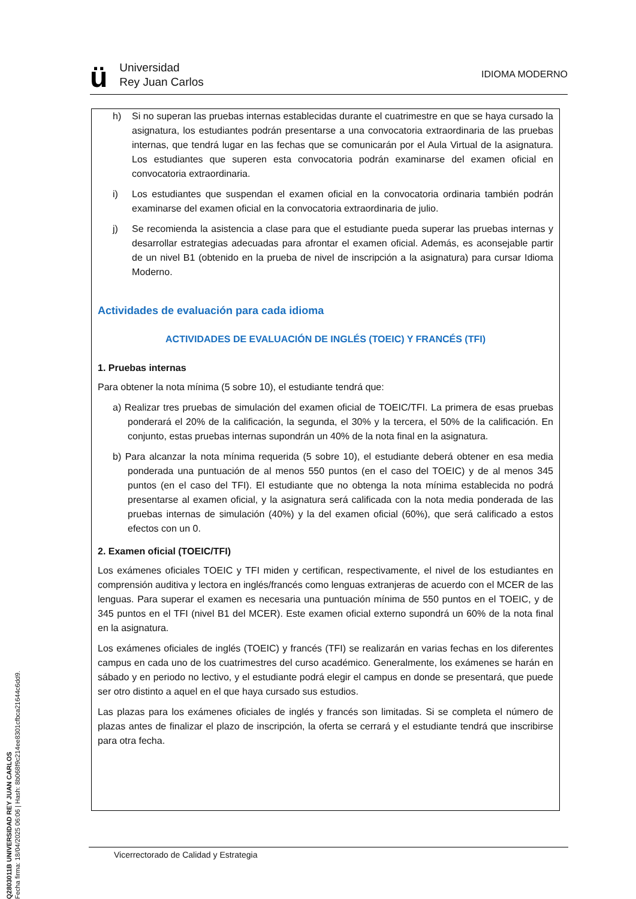ü
Universidad
Rey Juan Carlos
IDIOMA MODERNO
Q2803011B UNIVERSIDAD REY JUAN CARLOS
Fecha firma: 18/04/2025 06:06 | Hash: 8b068f9c214ee8301cfbca21644c6dd9.
h) Si no superan las pruebas internas establecidas durante el cuatrimestre en que se haya cursado la asignatura, los estudiantes podrán presentarse a una convocatoria extraordinaria de las pruebas internas, que tendrá lugar en las fechas que se comunicarán por el Aula Virtual de la asignatura. Los estudiantes que superen esta convocatoria podrán examinarse del examen oficial en convocatoria extraordinaria.
i) Los estudiantes que suspendan el examen oficial en la convocatoria ordinaria también podrán examinarse del examen oficial en la convocatoria extraordinaria de julio.
j) Se recomienda la asistencia a clase para que el estudiante pueda superar las pruebas internas y desarrollar estrategias adecuadas para afrontar el examen oficial. Además, es aconsejable partir de un nivel B1 (obtenido en la prueba de nivel de inscripción a la asignatura) para cursar Idioma Moderno.
Actividades de evaluación para cada idioma
ACTIVIDADES DE EVALUACIÓN DE INGLÉS (TOEIC) Y FRANCÉS (TFI)
1. Pruebas internas
Para obtener la nota mínima (5 sobre 10), el estudiante tendrá que:
a) Realizar tres pruebas de simulación del examen oficial de TOEIC/TFI. La primera de esas pruebas ponderará el 20% de la calificación, la segunda, el 30% y la tercera, el 50% de la calificación. En conjunto, estas pruebas internas supondrán un 40% de la nota final en la asignatura.
b) Para alcanzar la nota mínima requerida (5 sobre 10), el estudiante deberá obtener en esa media ponderada una puntuación de al menos 550 puntos (en el caso del TOEIC) y de al menos 345 puntos (en el caso del TFI). El estudiante que no obtenga la nota mínima establecida no podrá presentarse al examen oficial, y la asignatura será calificada con la nota media ponderada de las pruebas internas de simulación (40%) y la del examen oficial (60%), que será calificado a estos efectos con un 0.
2. Examen oficial (TOEIC/TFI)
Los exámenes oficiales TOEIC y TFI miden y certifican, respectivamente, el nivel de los estudiantes en comprensión auditiva y lectora en inglés/francés como lenguas extranjeras de acuerdo con el MCER de las lenguas. Para superar el examen es necesaria una puntuación mínima de 550 puntos en el TOEIC, y de 345 puntos en el TFI (nivel B1 del MCER). Este examen oficial externo supondrá un 60% de la nota final en la asignatura.
Los exámenes oficiales de inglés (TOEIC) y francés (TFI) se realizarán en varias fechas en los diferentes campus en cada uno de los cuatrimestres del curso académico. Generalmente, los exámenes se harán en sábado y en periodo no lectivo, y el estudiante podrá elegir el campus en donde se presentará, que puede ser otro distinto a aquel en el que haya cursado sus estudios.
Las plazas para los exámenes oficiales de inglés y francés son limitadas. Si se completa el número de plazas antes de finalizar el plazo de inscripción, la oferta se cerrará y el estudiante tendrá que inscribirse para otra fecha.
Vicerrectorado de Calidad y Estrategia